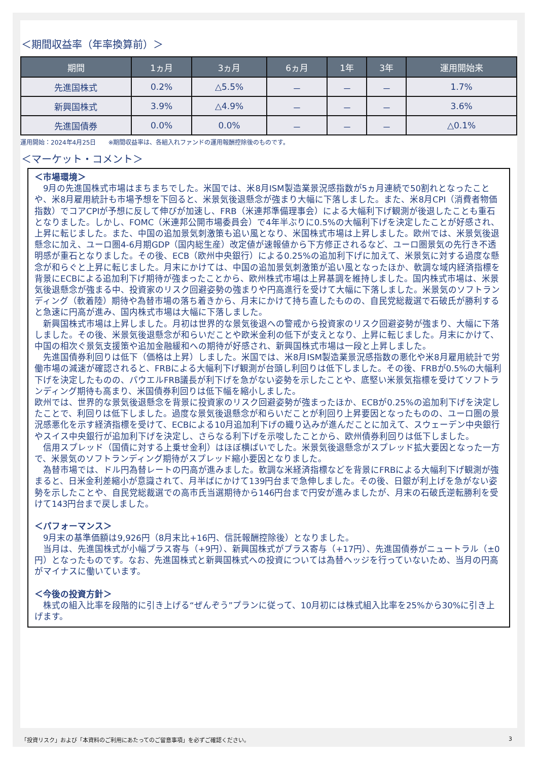＜期間収益率（年率換算前）＞
| 期間 | 1ヵ月 | 3ヵ月 | 6ヵ月 | 1年 | 3年 | 運用開始来 |
| --- | --- | --- | --- | --- | --- | --- |
| 先進国株式 | 0.2% | △5.5% | － | － | － | 1.7% |
| 新興国株式 | 3.9% | △4.9% | － | － | － | 3.6% |
| 先進国債券 | 0.0% | 0.0% | － | － | － | △0.1% |
運用開始：2024年4月25日　　※期間収益率は、各組入れファンドの運用報酬控除後のものです。
＜マーケット・コメント＞
＜市場環境＞
　9月の先進国株式市場はまちまちでした。米国では、米8月ISM製造業景況感指数が5ヵ月連続で50割れとなったことや、米8月雇用統計も市場予想を下回ると、米景気後退懸念が強まり大幅に下落しました。また、米8月CPI（消費者物価指数）でコアCPIが予想に反して伸びが加速し、FRB（米連邦準備理事会）による大幅利下げ観測が後退したことも重石となりました。しかし、FOMC（米連邦公開市場委員会）で4年半ぶりに0.5%の大幅利下げを決定したことが好感され、上昇に転じました。また、中国の追加景気刺激策も追い風となり、米国株式市場は上昇しました。欧州では、米景気後退懸念に加え、ユーロ圏4-6月期GDP（国内総生産）改定値が速報値から下方修正されるなど、ユーロ圏景気の先行き不透明感が重石となりました。その後、ECB（欧州中央銀行）による0.25%の追加利下げに加えて、米景気に対する過度な懸念が和らぐと上昇に転じました。月末にかけては、中国の追加景気刺激策が追い風となったほか、軟調な域内経済指標を背景にECBによる追加利下げ期待が強まったことから、欧州株式市場は上昇基調を維持しました。国内株式市場は、米景気後退懸念が強まる中、投資家のリスク回避姿勢の強まりや円高進行を受けて大幅に下落しました。米景気のソフトランディング（軟着陸）期待や為替市場の落ち着きから、月末にかけて持ち直したものの、自民党総裁選で石破氏が勝利すると急速に円高が進み、国内株式市場は大幅に下落しました。
　新興国株式市場は上昇しました。月初は世界的な景気後退への警戒から投資家のリスク回避姿勢が強まり、大幅に下落しました。その後、米景気後退懸念が和らいだことや欧米金利の低下が支えとなり、上昇に転じました。月末にかけて、中国の相次ぐ景気支援策や追加金融緩和への期待が好感され、新興国株式市場は一段と上昇しました。
　先進国債券利回りは低下（価格は上昇）しました。米国では、米8月ISM製造業景況感指数の悪化や米8月雇用統計で労働市場の減速が確認されると、FRBによる大幅利下げ観測が台頭し利回りは低下しました。その後、FRBが0.5%の大幅利下げを決定したものの、パウエルFRB議長が利下げを急がない姿勢を示したことや、底堅い米景気指標を受けてソフトランディング期待も高まり、米国債券利回りは低下幅を縮小しました。
欧州では、世界的な景気後退懸念を背景に投資家のリスク回避姿勢が強まったほか、ECBが0.25%の追加利下げを決定したことで、利回りは低下しました。過度な景気後退懸念が和らいだことが利回り上昇要因となったものの、ユーロ圏の景況感悪化を示す経済指標を受けて、ECBによる10月追加利下げの織り込みが進んだことに加えて、スウェーデン中央銀行やスイス中央銀行が追加利下げを決定し、さらなる利下げを示唆したことから、欧州債券利回りは低下しました。
　信用スプレッド（国債に対する上乗せ金利）はほぼ横ばいでした。米景気後退懸念がスプレッド拡大要因となった一方で、米景気のソフトランディング期待がスプレッド縮小要因となりました。
　為替市場では、ドル円為替レートの円高が進みました。軟調な米経済指標などを背景にFRBによる大幅利下げ観測が強まると、日米金利差縮小が意識されて、月半ばにかけて139円台まで急伸しました。その後、日銀が利上げを急がない姿勢を示したことや、自民党総裁選での高市氏当選期待から146円台まで円安が進みましたが、月末の石破氏逆転勝利を受けて143円台まで戻しました。
＜パフォーマンス＞
　9月末の基準価額は9,926円（8月末比+16円、信託報酬控除後）となりました。
　当月は、先進国株式が小幅プラス寄与（+9円）、新興国株式がプラス寄与（+17円）、先進国債券がニュートラル（±0円）となったものです。なお、先進国株式と新興国株式への投資については為替ヘッジを行っていないため、当月の円高がマイナスに働いています。
＜今後の投資方針＞
　株式の組入比率を段階的に引き上げる“ぜんぞう”プランに従って、10月初には株式組入比率を25%から30%に引き上げます。
「投資リスク」および「本資料のご利用にあたってのご留意事項」を必ずご確認ください。
3